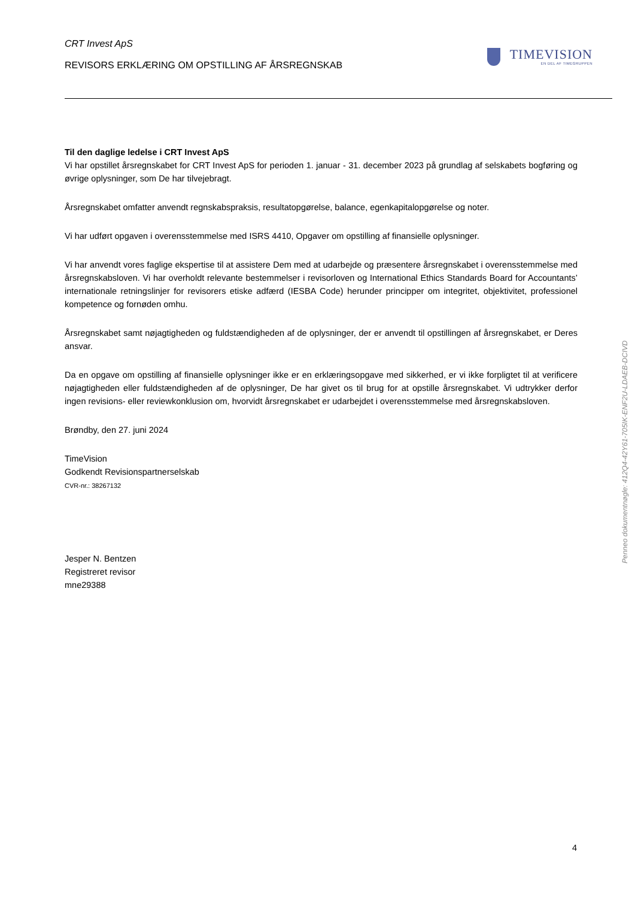CRT Invest ApS
REVISORS ERKLÆRING OM OPSTILLING AF ÅRSREGNSKAB
TIMEVISION
EN DEL AF TIMEGRUPPEN
Til den daglige ledelse i CRT Invest ApS
Vi har opstillet årsregnskabet for CRT Invest ApS for perioden 1. januar - 31. december 2023 på grundlag af selskabets bogføring og øvrige oplysninger, som De har tilvejebragt.
Årsregnskabet omfatter anvendt regnskabspraksis, resultatopgørelse, balance, egenkapitalopgørelse og noter.
Vi har udført opgaven i overensstemmelse med ISRS 4410, Opgaver om opstilling af finansielle oplysninger.
Vi har anvendt vores faglige ekspertise til at assistere Dem med at udarbejde og præsentere årsregnskabet i overensstemmelse med årsregnskabsloven. Vi har overholdt relevante bestemmelser i revisorloven og International Ethics Standards Board for Accountants’ internationale retningslinjer for revisorers etiske adfærd (IESBA Code) herunder principper om integritet, objektivitet, professionel kompetence og fornøden omhu.
Årsregnskabet samt nøjagtigheden og fuldstændigheden af de oplysninger, der er anvendt til opstillingen af årsregnskabet, er Deres ansvar.
Da en opgave om opstilling af finansielle oplysninger ikke er en erklæringsopgave med sikkerhed, er vi ikke forpligtet til at verificere nøjagtigheden eller fuldstændigheden af de oplysninger, De har givet os til brug for at opstille årsregnskabet. Vi udtrykker derfor ingen revisions- eller reviewkonklusion om, hvorvidt årsregnskabet er udarbejdet i overensstemmelse med årsregnskabsloven.
Brøndby, den 27. juni 2024
TimeVision
Godkendt Revisionspartnerselskab
CVR-nr.: 38267132
Jesper N. Bentzen
Registreret revisor
mne29388
Penneo dokumentnøgle: 412Q4-42Y61-705IK-ENF2U-LDAEB-DCIVD
4